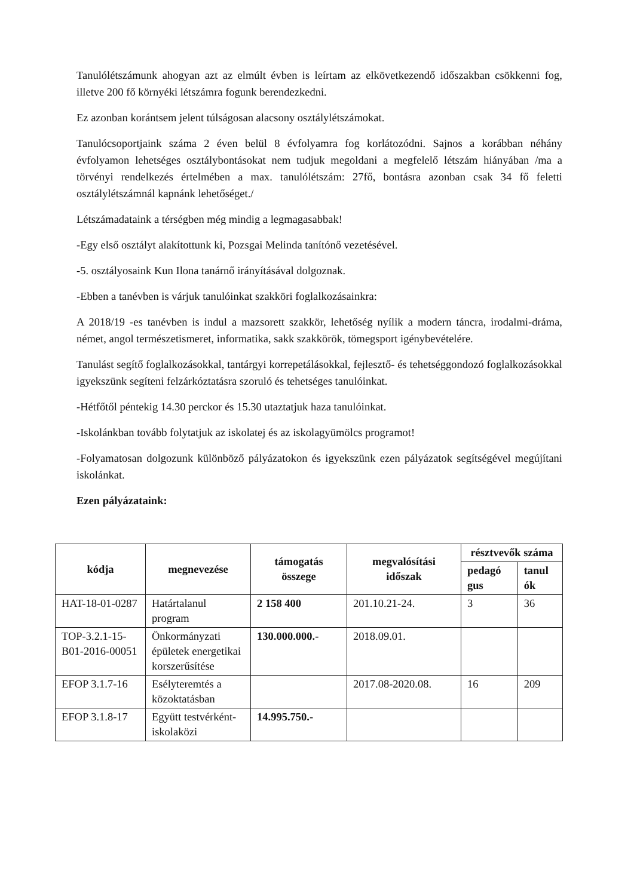Tanulólétszámunk ahogyan azt az elmúlt évben is leírtam az elkövetkezendő időszakban csökkenni fog, illetve 200 fő környéki létszámra fogunk berendezkedni.
Ez azonban korántsem jelent túlságosan alacsony osztálylétszámokat.
Tanulócsoportjaink száma 2 éven belül 8 évfolyamra fog korlátozódni. Sajnos a korábban néhány évfolyamon lehetséges osztálybontásokat nem tudjuk megoldani a megfelelő létszám hiányában /ma a törvényi rendelkezés értelmében a max. tanulólétszám: 27fő, bontásra azonban csak 34 fő feletti osztálylétszámnál kapnánk lehetőséget./
Létszámadataink a térségben még mindig a legmagasabbak!
-Egy első osztályt alakítottunk ki, Pozsgai Melinda tanítónő vezetésével.
-5. osztályosaink Kun Ilona tanárnő irányításával dolgoznak.
-Ebben a tanévben is várjuk tanulóinkat szakköri foglalkozásainkra:
A 2018/19 -es tanévben is indul a mazsorett szakkör, lehetőség nyílik a modern táncra, irodalmi-dráma, német, angol természetismeret, informatika, sakk szakkörök, tömegsport igénybevételére.
Tanulást segítő foglalkozásokkal, tantárgyi korrepetálásokkal, fejlesztő- és tehetséggondozó foglalkozásokkal igyekszünk segíteni felzárkóztatásra szoruló és tehetséges tanulóinkat.
-Hétfőtől péntekig 14.30 perckor és 15.30 utaztatjuk haza tanulóinkat.
-Iskolánkban tovább folytatjuk az iskolatej és az iskolagyümölcs programot!
-Folyamatosan dolgozunk különböző pályázatokon és igyekszünk ezen pályázatok segítségével megújítani iskolánkat.
Ezen pályázataink:
| kódja | megnevezése | támogatás összege | megvalósítási időszak | résztvevők száma | |
| --- | --- | --- | --- | --- | --- |
| | | | | pedagó gus | tanul ók |
| HAT-18-01-0287 | Határtalanul program | 2 158 400 | 201.10.21-24. | 3 | 36 |
| TOP-3.2.1-15-B01-2016-00051 | Önkormányzati épületek energetikai korszerűsítése | 130.000.000.- | 2018.09.01. | | |
| EFOP 3.1.7-16 | Esélyteremtés a közoktatásban | | 2017.08-2020.08. | 16 | 209 |
| EFOP 3.1.8-17 | Együtt testvérként-iskolaközi | 14.995.750.- | | | |